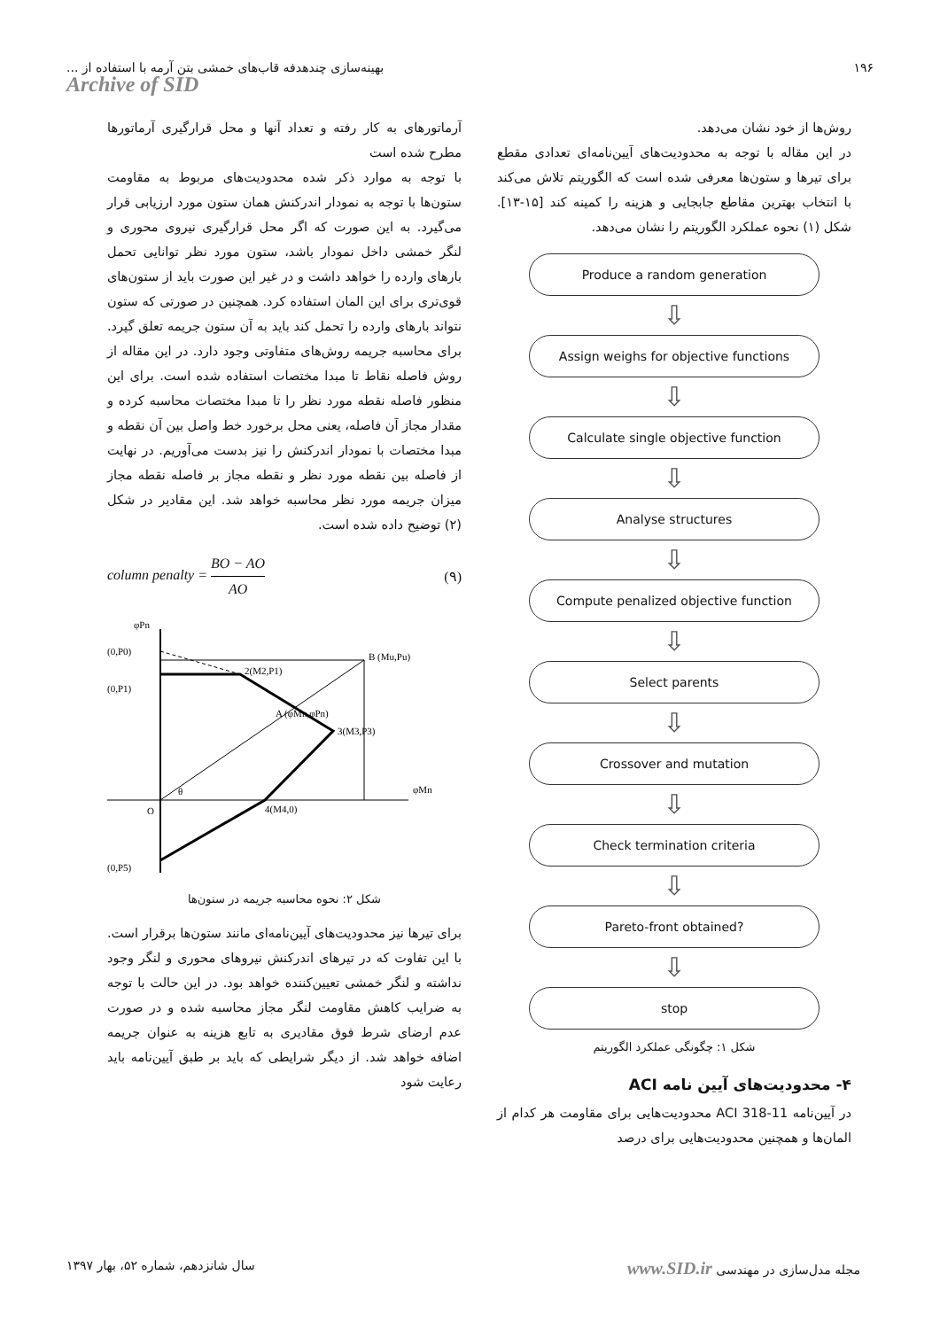۱۹۶ بهینه‌سازی چندهدفه قاب‌های خمشی بتن آرمه با استفاده از ...
Archive of SID
روش‌ها از خود نشان می‌دهد.
در این مقاله با توجه به محدودیت‌های آیین‌نامه‌ای تعدادی مقطع برای تیرها و ستون‌ها معرفی شده است که الگوریتم تلاش می‌کند با انتخاب بهترین مقاطع جابجایی و هزینه را کمینه کند [۱۵-۱۳]. شکل (۱) نحوه عملکرد الگوریتم را نشان می‌دهد.
Produce a random generation
⇩
Assign weighs for objective functions
⇩
Calculate single objective function
⇩
Analyse structures
⇩
Compute penalized objective function
⇩
Select parents
⇩
Crossover and mutation
⇩
Check termination criteria
⇩
Pareto-front obtained?
⇩
stop
شکل ۱: چگونگی عملکرد الگوریتم
۴- محدودیت‌های آیین نامه ACI
در آیین‌نامه ACI 318-11 محدودیت‌هایی برای مقاومت هر کدام از المان‌ها و همچنین محدودیت‌هایی برای درصد
آرماتورهای به کار رفته و تعداد آنها و محل قرارگیری آرماتورها مطرح شده است
با توجه به موارد ذکر شده محدودیت‌های مربوط به مقاومت ستون‌ها با توجه به نمودار اندرکنش همان ستون مورد ارزیابی قرار می‌گیرد. به این صورت که اگر محل قرارگیری نیروی محوری و لنگر خمشی داخل نمودار باشد، ستون مورد نظر توانایی تحمل بارهای وارده را خواهد داشت و در غیر این صورت باید از ستون‌های قوی‌تری برای این المان استفاده کرد. همچنین در صورتی که ستون نتواند بارهای وارده را تحمل کند باید به آن ستون جریمه تعلق گیرد. برای محاسبه جریمه روش‌های متفاوتی وجود دارد. در این مقاله از روش فاصله نقاط تا مبدا مختصات استفاده شده است. برای این منظور فاصله نقطه مورد نظر را تا مبدا مختصات محاسبه کرده و مقدار مجاز آن فاصله، یعنی محل برخورد خط واصل بین آن نقطه و مبدا مختصات با نمودار اندرکنش را نیز بدست می‌آوریم. در نهایت از فاصله بین نقطه مورد نظر و نقطه مجاز بر فاصله نقطه مجاز میزان جریمه مورد نظر محاسبه خواهد شد. این مقادیر در شکل (۲) توضیح داده شده است.
column penalty = BO − AO AO (۹)
φPn
(0,P0)
(0,P1)
2(M2,P1)
B (Mu,Pu)
A (φMn,φPn)
3(M3,P3)
φMn
O
θ
4(M4,0)
(0,P5)
شکل ۲: نحوه محاسبه جریمه در ستون‌ها
برای تیرها نیز محدودیت‌های آیین‌نامه‌ای مانند ستون‌ها برقرار است. با این تفاوت که در تیرهای اندرکنش نیروهای محوری و لنگر وجود نداشته و لنگر خمشی تعیین‌کننده خواهد بود. در این حالت با توجه به ضرایب کاهش مقاومت لنگر مجاز محاسبه شده و در صورت عدم ارضای شرط فوق مقادیری به تابع هزینه به عنوان جریمه اضافه خواهد شد. از دیگر شرایطی که باید بر طبق آیین‌نامه باید رعایت شود
مجله مدل‌سازی در مهندسی www.SID.ir سال شانزدهم، شماره ۵۲، بهار ۱۳۹۷